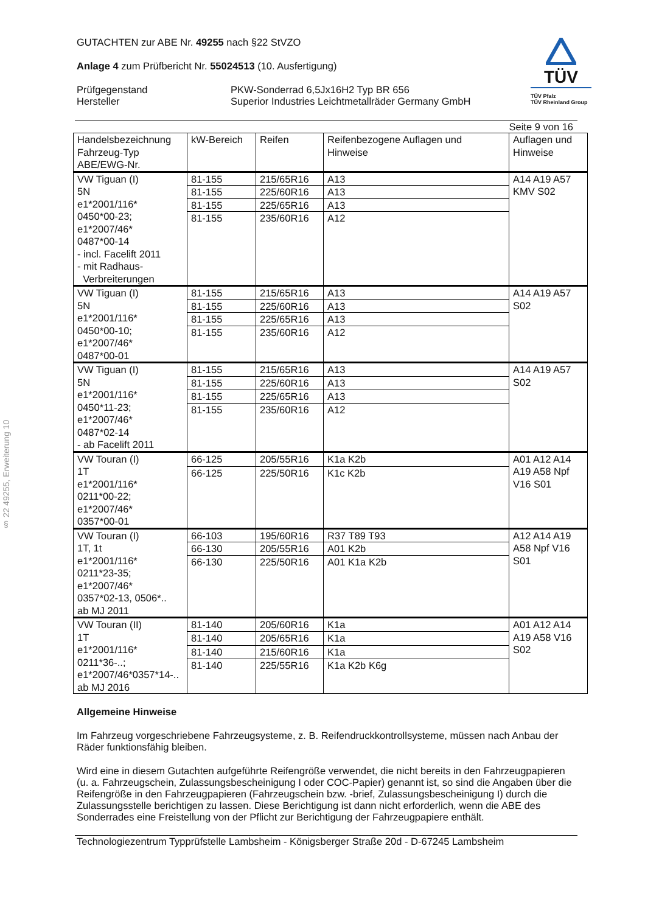§ 22 49255, Erweiterung 10
TÜV
TÜV Pfalz
TÜV Rheinland Group
GUTACHTEN zur ABE Nr. 49255 nach §22 StVZO
Anlage 4 zum Prüfbericht Nr. 55024513 (10. Ausfertigung)
Prüfgegenstand
Hersteller
PKW-Sonderrad 6,5Jx16H2 Typ BR 656
Superior Industries Leichtmetallräder Germany GmbH
Seite 9 von 16
| Handelsbezeichnung Fahrzeug-Typ ABE/EWG-Nr. | kW-Bereich | Reifen | Reifenbezogene Auflagen und Hinweise | Auflagen und Hinweise |
| --- | --- | --- | --- | --- |
| VW Tiguan (I) 5N e1*2001/116* 0450*00-23; e1*2007/46* 0487*00-14 - incl. Facelift 2011 - mit Radhaus- Verbreiterungen | 81-155 | 215/65R16 | A13 | A14 A19 A57 KMV S02 |
| | 81-155 | 225/60R16 | A13 | |
| | 81-155 | 225/65R16 | A13 | |
| | 81-155 | 235/60R16 | A12 | |
| VW Tiguan (I) 5N e1*2001/116* 0450*00-10; e1*2007/46* 0487*00-01 | 81-155 | 215/65R16 | A13 | A14 A19 A57 S02 |
| | 81-155 | 225/60R16 | A13 | |
| | 81-155 | 225/65R16 | A13 | |
| | 81-155 | 235/60R16 | A12 | |
| VW Tiguan (I) 5N e1*2001/116* 0450*11-23; e1*2007/46* 0487*02-14 - ab Facelift 2011 | 81-155 | 215/65R16 | A13 | A14 A19 A57 S02 |
| | 81-155 | 225/60R16 | A13 | |
| | 81-155 | 225/65R16 | A13 | |
| | 81-155 | 235/60R16 | A12 | |
| VW Touran (I) 1T e1*2001/116* 0211*00-22; e1*2007/46* 0357*00-01 | 66-125 | 205/55R16 | K1a K2b | A01 A12 A14 A19 A58 Npf V16 S01 |
| | 66-125 | 225/50R16 | K1c K2b | |
| VW Touran (I) 1T, 1t e1*2001/116* 0211*23-35; e1*2007/46* 0357*02-13, 0506*.. ab MJ 2011 | 66-103 | 195/60R16 | R37 T89 T93 | A12 A14 A19 A58 Npf V16 S01 |
| | 66-130 | 205/55R16 | A01 K2b | |
| | 66-130 | 225/50R16 | A01 K1a K2b | |
| VW Touran (II) 1T e1*2001/116* 0211*36-..; e1*2007/46*0357*14-.. ab MJ 2016 | 81-140 | 205/60R16 | K1a | A01 A12 A14 A19 A58 V16 S02 |
| | 81-140 | 205/65R16 | K1a | |
| | 81-140 | 215/60R16 | K1a | |
| | 81-140 | 225/55R16 | K1a K2b K6g | |
Allgemeine Hinweise
Im Fahrzeug vorgeschriebene Fahrzeugsysteme, z. B. Reifendruckkontrollsysteme, müssen nach Anbau der Räder funktionsfähig bleiben.
Wird eine in diesem Gutachten aufgeführte Reifengröße verwendet, die nicht bereits in den Fahrzeugpapieren (u. a. Fahrzeugschein, Zulassungsbescheinigung I oder COC-Papier) genannt ist, so sind die Angaben über die Reifengröße in den Fahrzeugpapieren (Fahrzeugschein bzw. -brief, Zulassungsbescheinigung I) durch die Zulassungsstelle berichtigen zu lassen. Diese Berichtigung ist dann nicht erforderlich, wenn die ABE des Sonderrades eine Freistellung von der Pflicht zur Berichtigung der Fahrzeugpapiere enthält.
Technologiezentrum Typprüfstelle Lambsheim - Königsberger Straße 20d - D-67245 Lambsheim